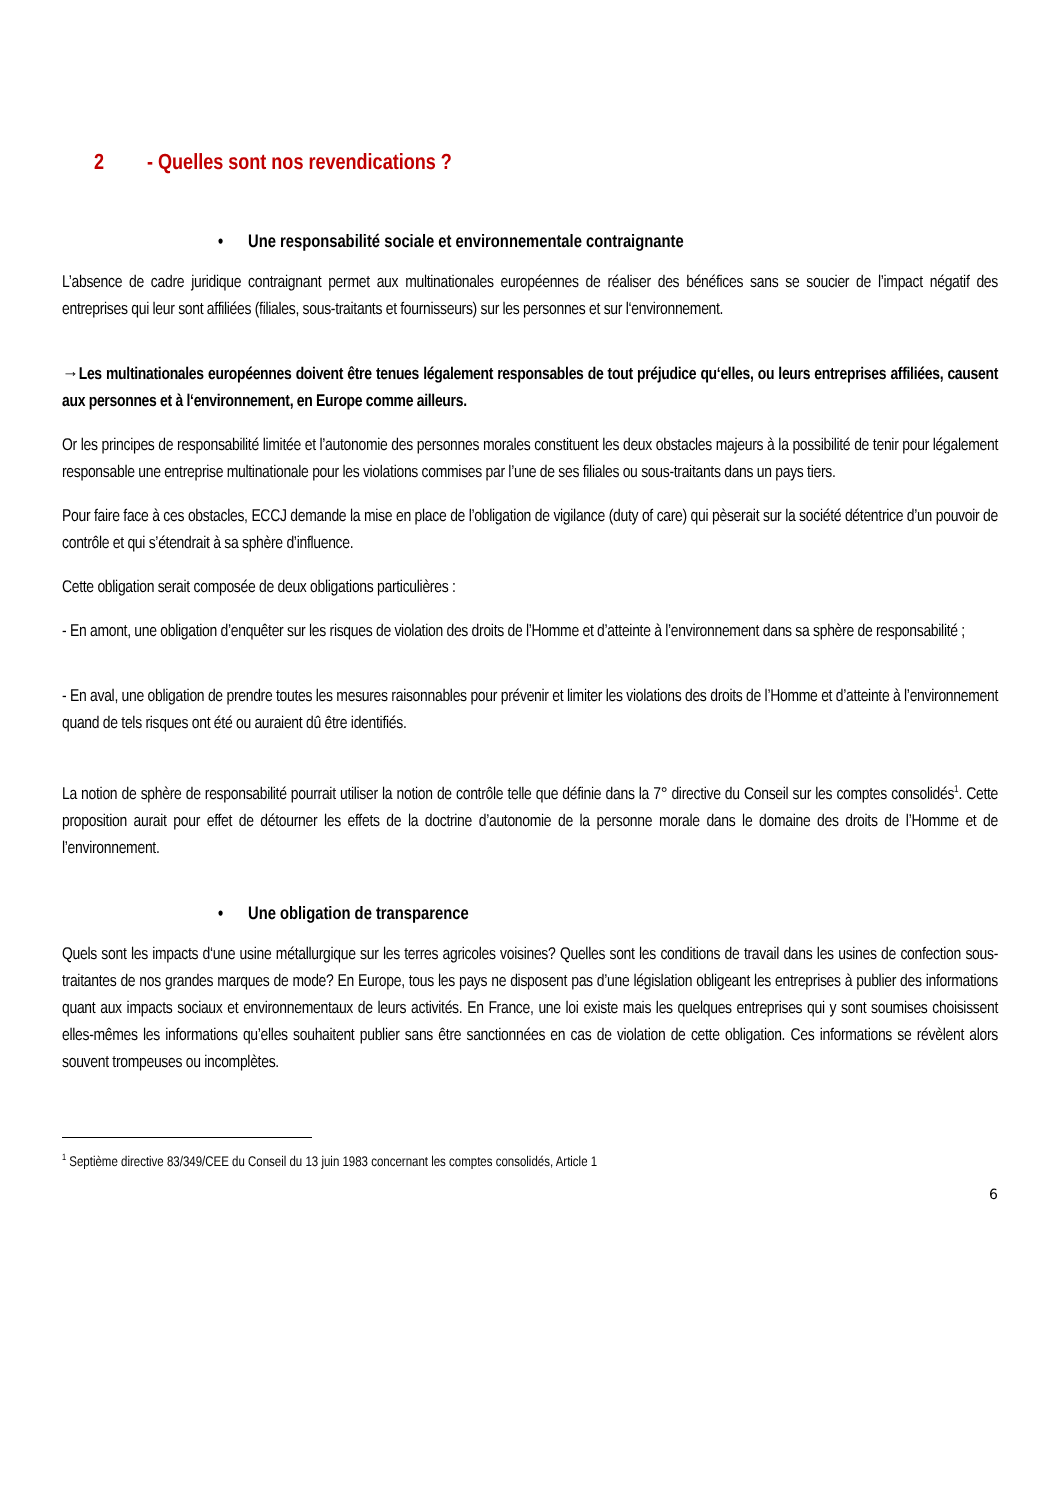2 - Quelles sont nos revendications ?
• Une responsabilité sociale et environnementale contraignante
L’absence de cadre juridique contraignant permet aux multinationales européennes de réaliser des bénéfices sans se soucier de l’impact négatif des entreprises qui leur sont affiliées (filiales, sous-traitants et fournisseurs) sur les personnes et sur l‘environnement.
→Les multinationales européennes doivent être tenues légalement responsables de tout préjudice qu‘elles, ou leurs entreprises affiliées, causent aux personnes et à l‘environnement, en Europe comme ailleurs.
Or les principes de responsabilité limitée et l’autonomie des personnes morales constituent les deux obstacles majeurs à la possibilité de tenir pour légalement responsable une entreprise multinationale pour les violations commises par l’une de ses filiales ou sous-traitants dans un pays tiers.
Pour faire face à ces obstacles, ECCJ demande la mise en place de l’obligation de vigilance (duty of care) qui pèserait sur la société détentrice d’un pouvoir de contrôle et qui s’étendrait à sa sphère d’influence.
Cette obligation serait composée de deux obligations particulières :
- En amont, une obligation d’enquêter sur les risques de violation des droits de l’Homme et d’atteinte à l’environnement dans sa sphère de responsabilité ;
- En aval, une obligation de prendre toutes les mesures raisonnables pour prévenir et limiter les violations des droits de l’Homme et d’atteinte à l’environnement quand de tels risques ont été ou auraient dû être identifiés.
La notion de sphère de responsabilité pourrait utiliser la notion de contrôle telle que définie dans la 7° directive du Conseil sur les comptes consolidés<sup>1</sup>. Cette proposition aurait pour effet de détourner les effets de la doctrine d’autonomie de la personne morale dans le domaine des droits de l’Homme et de l’environnement.
• Une obligation de transparence
Quels sont les impacts d‘une usine métallurgique sur les terres agricoles voisines? Quelles sont les conditions de travail dans les usines de confection sous-traitantes de nos grandes marques de mode? En Europe, tous les pays ne disposent pas d’une législation obligeant les entreprises à publier des informations quant aux impacts sociaux et environnementaux de leurs activités. En France, une loi existe mais les quelques entreprises qui y sont soumises choisissent elles-mêmes les informations qu’elles souhaitent publier sans être sanctionnées en cas de violation de cette obligation. Ces informations se révèlent alors souvent trompeuses ou incomplètes.
<sup>1</sup> Septième directive 83/349/CEE du Conseil du 13 juin 1983 concernant les comptes consolidés, Article 1
6